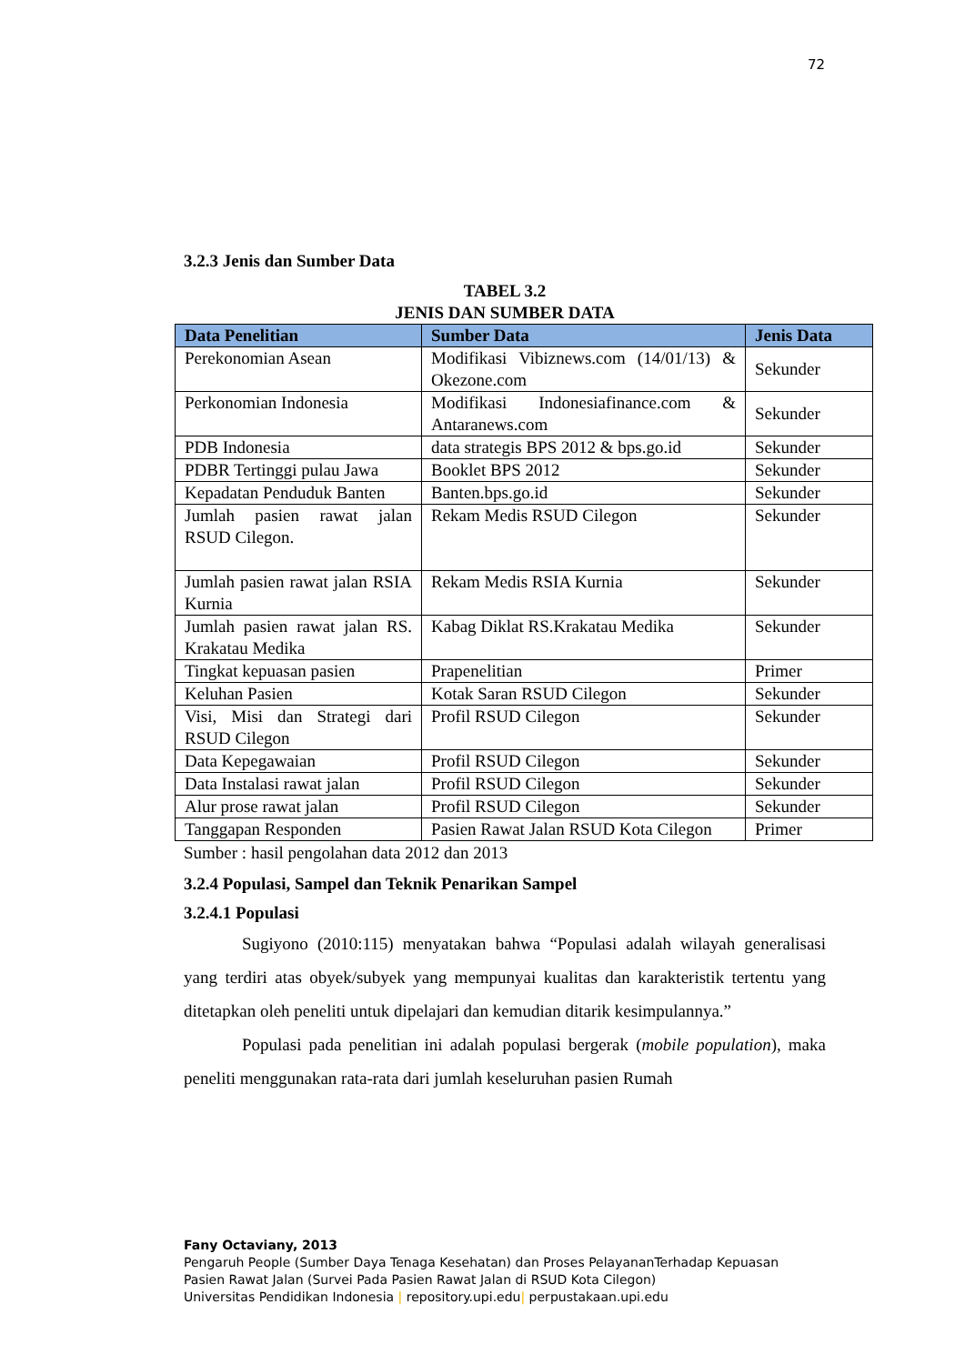72
3.2.3 Jenis dan Sumber Data
TABEL 3.2
JENIS DAN SUMBER DATA
| Data Penelitian | Sumber Data | Jenis Data |
| --- | --- | --- |
| Perekonomian Asean | Modifikasi Vibiznews.com (14/01/13) & Okezone.com | Sekunder |
| Perkonomian Indonesia | Modifikasi Indonesiafinance.com & Antaranews.com | Sekunder |
| PDB Indonesia | data strategis BPS 2012 & bps.go.id | Sekunder |
| PDBR Tertinggi pulau Jawa | Booklet BPS 2012 | Sekunder |
| Kepadatan Penduduk Banten | Banten.bps.go.id | Sekunder |
| Jumlah pasien rawat jalan RSUD Cilegon. | Rekam Medis RSUD Cilegon | Sekunder |
| Jumlah pasien rawat jalan RSIA Kurnia | Rekam Medis RSIA Kurnia | Sekunder |
| Jumlah pasien rawat jalan RS. Krakatau Medika | Kabag Diklat RS.Krakatau Medika | Sekunder |
| Tingkat kepuasan pasien | Prapenelitian | Primer |
| Keluhan Pasien | Kotak Saran RSUD Cilegon | Sekunder |
| Visi, Misi dan Strategi dari RSUD Cilegon | Profil RSUD Cilegon | Sekunder |
| Data Kepegawaian | Profil RSUD Cilegon | Sekunder |
| Data Instalasi rawat jalan | Profil RSUD Cilegon | Sekunder |
| Alur prose rawat jalan | Profil RSUD Cilegon | Sekunder |
| Tanggapan Responden | Pasien Rawat Jalan RSUD Kota Cilegon | Primer |
Sumber : hasil pengolahan data 2012 dan 2013
3.2.4 Populasi, Sampel dan Teknik Penarikan Sampel
3.2.4.1 Populasi
Sugiyono (2010:115) menyatakan bahwa “Populasi adalah wilayah generalisasi yang terdiri atas obyek/subyek yang mempunyai kualitas dan karakteristik tertentu yang ditetapkan oleh peneliti untuk dipelajari dan kemudian ditarik kesimpulannya.”
Populasi pada penelitian ini adalah populasi bergerak (mobile population), maka peneliti menggunakan rata-rata dari jumlah keseluruhan pasien Rumah
Fany Octaviany, 2013
Pengaruh People (Sumber Daya Tenaga Kesehatan) dan Proses PelayananTerhadap Kepuasan
Pasien Rawat Jalan (Survei Pada Pasien Rawat Jalan di RSUD Kota Cilegon)
Universitas Pendidikan Indonesia | repository.upi.edu| perpustakaan.upi.edu